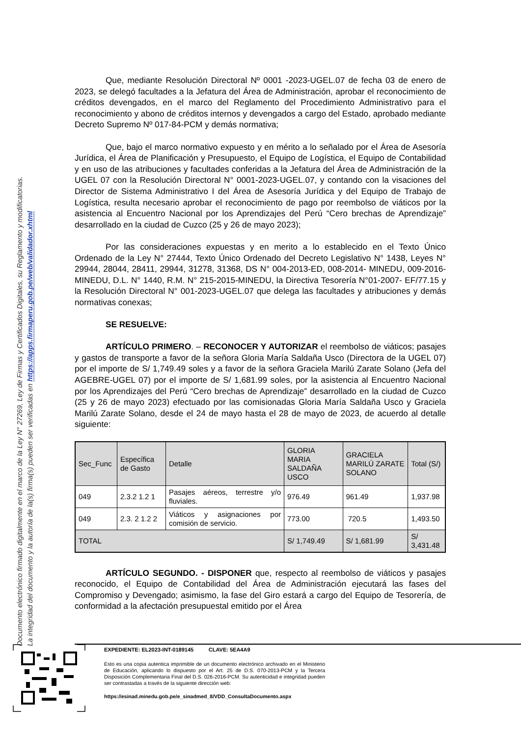Documento electrónico firmado digitalmente en el marco de la Ley N° 27269, Ley de Firmas y Certificados Digitales, su Reglamento y modificatorias.
La integridad del documento y la autoría de la(s) firma(s) pueden ser verificadas en https://apps.firmaperu.gob.pe/web/validador.xhtml
Que, mediante Resolución Directoral Nº 0001 -2023-UGEL.07 de fecha 03 de enero de 2023, se delegó facultades a la Jefatura del Área de Administración, aprobar el reconocimiento de créditos devengados, en el marco del Reglamento del Procedimiento Administrativo para el reconocimiento y abono de créditos internos y devengados a cargo del Estado, aprobado mediante Decreto Supremo Nº 017-84-PCM y demás normativa;
Que, bajo el marco normativo expuesto y en mérito a lo señalado por el Área de Asesoría Jurídica, el Área de Planificación y Presupuesto, el Equipo de Logística, el Equipo de Contabilidad y en uso de las atribuciones y facultades conferidas a la Jefatura del Área de Administración de la UGEL 07 con la Resolución Directoral N° 0001-2023-UGEL.07, y contando con la visaciones del Director de Sistema Administrativo I del Área de Asesoría Jurídica y del Equipo de Trabajo de Logística, resulta necesario aprobar el reconocimiento de pago por reembolso de viáticos por la asistencia al Encuentro Nacional por los Aprendizajes del Perú “Cero brechas de Aprendizaje” desarrollado en la ciudad de Cuzco (25 y 26 de mayo 2023);
Por las consideraciones expuestas y en merito a lo establecido en el Texto Único Ordenado de la Ley N° 27444, Texto Único Ordenado del Decreto Legislativo N° 1438, Leyes N° 29944, 28044, 28411, 29944, 31278, 31368, DS N° 004-2013-ED, 008-2014- MINEDU, 009-2016-MINEDU, D.L. N° 1440, R.M. N° 215-2015-MINEDU, la Directiva Tesorería N°01-2007- EF/77.15 y la Resolución Directoral N° 001-2023-UGEL.07 que delega las facultades y atribuciones y demás normativas conexas;
SE RESUELVE:
ARTÍCULO PRIMERO. – RECONOCER Y AUTORIZAR el reembolso de viáticos; pasajes y gastos de transporte a favor de la señora Gloria María Saldaña Usco (Directora de la UGEL 07) por el importe de S/ 1,749.49 soles y a favor de la señora Graciela Marilú Zarate Solano (Jefa del AGEBRE-UGEL 07) por el importe de S/ 1,681.99 soles, por la asistencia al Encuentro Nacional por los Aprendizajes del Perú “Cero brechas de Aprendizaje” desarrollado en la ciudad de Cuzco (25 y 26 de mayo 2023) efectuado por las comisionadas Gloria María Saldaña Usco y Graciela Marilú Zarate Solano, desde el 24 de mayo hasta el 28 de mayo de 2023, de acuerdo al detalle siguiente:
| Sec_Func | Específica de Gasto | Detalle | GLORIA MARIA SALDAÑA USCO | GRACIELA MARILÚ ZARATE SOLANO | Total (S/) |
| --- | --- | --- | --- | --- | --- |
| 049 | 2.3.2 1.2 1 | Pasajes aéreos, terrestre y/o fluviales. | 976.49 | 961.49 | 1,937.98 |
| 049 | 2.3. 2 1.2 2 | Viáticos y asignaciones por comisión de servicio. | 773.00 | 720.5 | 1,493.50 |
| TOTAL | | | S/ 1,749.49 | S/ 1,681.99 | S/ 3,431.48 |
ARTÍCULO SEGUNDO. - DISPONER que, respecto al reembolso de viáticos y pasajes reconocido, el Equipo de Contabilidad del Área de Administración ejecutará las fases del Compromiso y Devengado; asimismo, la fase del Giro estará a cargo del Equipo de Tesorería, de conformidad a la afectación presupuestal emitido por el Área
EXPEDIENTE: EL2023-INT-0189145 CLAVE: 5EA4A9
Esto es una copia autentica imprimible de un documento electrónico archivado en el Ministerio de Educación, aplicando lo dispuesto por el Art. 25 de D.S. 070-2013-PCM y la Tercera Disposición Complementaria Final del D.S. 026-2016-PCM. Su autenticidad e integridad pueden ser contrastadas a través de la siguiente dirección web:
https://esinad.minedu.gob.pe/e_sinadmed_8/VDD_ConsultaDocumento.aspx